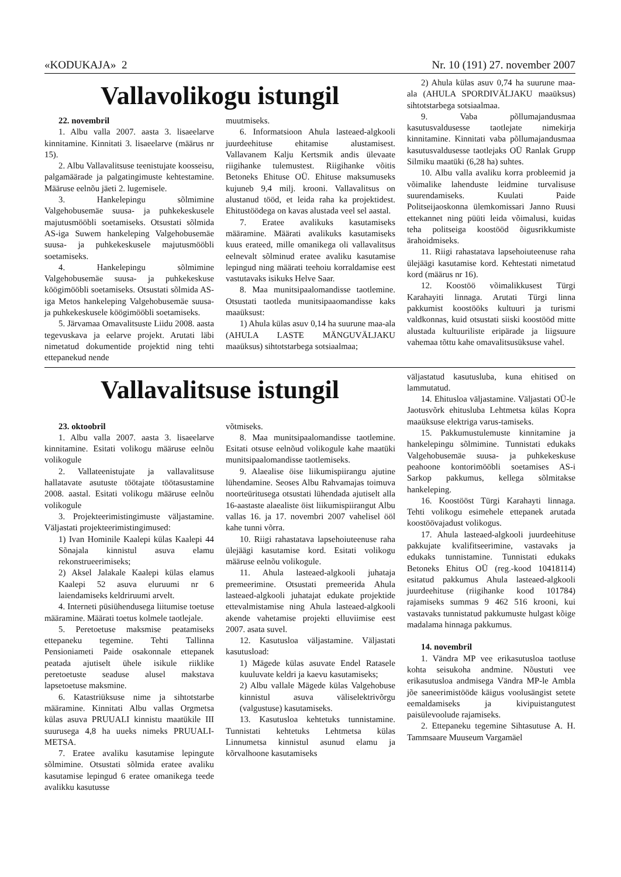«KODUKAJA» 2 Nr. 10 (191) 27. november 2007
Vallavolikogu istungil
22. novembril
1. Albu valla 2007. aasta 3. lisaeelarve kinnitamine. Kinnitati 3. lisaeelarve (määrus nr 15).
2. Albu Vallavalitsuse teenistujate koosseisu, palgamäärade ja palgatingimuste kehtestamine. Määruse eelnõu jäeti 2. lugemisele.
3. Hankelepingu sõlmimine Valgehobusemäe suusa- ja puhkekeskusele majutusmööbli soetamiseks. Otsustati sõlmida AS-iga Suwem hankeleping Valgehobusemäe suusa- ja puhkekeskusele majutusmööbli soetamiseks.
4. Hankelepingu sõlmimine Valgehobusemäe suusa- ja puhkekeskuse köögimööbli soetamiseks. Otsustati sõlmida AS-iga Metos hankeleping Valgehobusemäe suusa- ja puhkekeskusele köögimööbli soetamiseks.
5. Järvamaa Omavalitsuste Liidu 2008. aasta tegevuskava ja eelarve projekt. Arutati läbi nimetatud dokumentide projektid ning tehti ettepanekud nende
muutmiseks.
6. Informatsioon Ahula lasteaed-algkooli juurdeehituse ehitamise alustamisest. Vallavanem Kalju Kertsmik andis ülevaate riigihanke tulemustest. Riigihanke võitis Betoneks Ehituse OÜ. Ehituse maksumuseks kujuneb 9,4 milj. krooni. Vallavalitsus on alustanud tööd, et leida raha ka projektidest. Ehitustöödega on kavas alustada veel sel aastal.
7. Eratee avalikuks kasutamiseks määramine. Määrati avalikuks kasutamiseks kuus erateed, mille omanikega oli vallavalitsus eelnevalt sõlminud eratee avaliku kasutamise lepingud ning määrati teehoiu korraldamise eest vastutavaks isikuks Helve Saar.
8. Maa munitsipaalomandisse taotlemine. Otsustati taotleda munitsipaaomandisse kaks maaüksust:
1) Ahula külas asuv 0,14 ha suurune maa-ala (AHULA LASTE MÄNGUVÄLJAKU maaüksus) sihtotstarbega sotsiaalmaa;
2) Ahula külas asuv 0,74 ha suurune maa-ala (AHULA SPORDIVÄLJAKU maaüksus) sihtotstarbega sotsiaalmaa.
9. Vaba põllumajandusmaa kasutusvaldusesse taotlejate nimekirja kinnitamine. Kinnitati vaba põllumajandusmaa kasutusvaldusesse taotlejaks OÜ Ranlak Grupp Silmiku maatüki (6,28 ha) suhtes.
10. Albu valla avaliku korra probleemid ja võimalike lahenduste leidmine turvalisuse suurendamiseks. Kuulati Paide Politseijaoskonna ülemkomissari Janno Ruusi ettekannet ning püüti leida võimalusi, kuidas teha politseiga koostööd õigusrikkumiste ärahoidmiseks.
11. Riigi rahastatava lapsehoiuteenuse raha ülejäägi kasutamise kord. Kehtestati nimetatud kord (määrus nr 16).
12. Koostöö võimalikkusest Türgi Karahayiti linnaga. Arutati Türgi linna pakkumist koostööks kultuuri ja turismi valdkonnas, kuid otsustati siiski koostööd mitte alustada kultuuriliste eripärade ja liigsuure vahemaa tõttu kahe omavalitsusüksuse vahel.
Vallavalitsuse istungil
23. oktoobril
1. Albu valla 2007. aasta 3. lisaeelarve kinnitamine. Esitati volikogu määruse eelnõu volikogule
2. Vallateenistujate ja vallavalitsuse hallatavate asutuste töötajate töötasustamine 2008. aastal. Esitati volikogu määruse eelnõu volikogule
3. Projekteerimistingimuste väljastamine. Väljastati projekteerimistingimused:
1) Ivan Hominile Kaalepi külas Kaalepi 44 Sõnajala kinnistul asuva elamu rekonstrueerimiseks;
2) Aksel Jalakale Kaalepi külas elamus Kaalepi 52 asuva eluruumi nr 6 laiendamiseks keldriruumi arvelt.
4. Interneti püsiühendusega liitumise toetuse määramine. Määrati toetus kolmele taotlejale.
5. Peretoetuse maksmise peatamiseks ettepaneku tegemine. Tehti Tallinna Pensioniameti Paide osakonnale ettepanek peatada ajutiselt ühele isikule riiklike peretoetuste seaduse alusel makstava lapsetoetuse maksmine.
6. Katastriüksuse nime ja sihtotstarbe määramine. Kinnitati Albu vallas Orgmetsa külas asuva PRUUALI kinnistu maatükile III suurusega 4,8 ha uueks nimeks PRUUALI-METSA.
7. Eratee avaliku kasutamise lepingute sõlmimine. Otsustati sõlmida eratee avaliku kasutamise lepingud 6 eratee omanikega teede avalikku kasutusse
võtmiseks.
8. Maa munitsipaalomandisse taotlemine. Esitati otsuse eelnõud volikogule kahe maatüki munitsipaalomandisse taotlemiseks.
9. Alaealise öise liikumispiirangu ajutine lühendamine. Seoses Albu Rahvamajas toimuva noorteüritusega otsustati lühendada ajutiselt alla 16-aastaste alaealiste öist liikumispiirangut Albu vallas 16. ja 17. novembri 2007 vahelisel ööl kahe tunni võrra.
10. Riigi rahastatava lapsehoiuteenuse raha ülejäägi kasutamise kord. Esitati volikogu määruse eelnõu volikogule.
11. Ahula lasteaed-algkooli juhataja premeerimine. Otsustati premeerida Ahula lasteaed-algkooli juhatajat edukate projektide ettevalmistamise ning Ahula lasteaed-algkooli akende vahetamise projekti elluviimise eest 2007. asata suvel.
12. Kasutusloa väljastamine. Väljastati kasutusload:
1) Mägede külas asuvate Endel Ratasele kuuluvate keldri ja kaevu kasutamiseks;
2) Albu vallale Mägede külas Valgehobuse kinnistul asuva väliselektrivõrgu (valgustuse) kasutamiseks.
13. Kasutusloa kehtetuks tunnistamine. Tunnistati kehtetuks Lehtmetsa külas Linnumetsa kinnistul asunud elamu ja kõrvalhoone kasutamiseks
väljastatud kasutusluba, kuna ehitised on lammutatud.
14. Ehitusloa väljastamine. Väljastati OÜ-le Jaotusvõrk ehitusluba Lehtmetsa külas Kopra maaüksuse elektriga varus-tamiseks.
15. Pakkumustulemuste kinnitamine ja hankelepingu sõlmimine. Tunnistati edukaks Valgehobusemäe suusa- ja puhkekeskuse peahoone kontorimööbli soetamises AS-i Sarkop pakkumus, kellega sõlmitakse hankeleping.
16. Koostööst Türgi Karahayti linnaga. Tehti volikogu esimehele ettepanek arutada koostöövajadust volikogus.
17. Ahula lasteaed-algkooli juurdeehituse pakkujate kvalifitseerimine, vastavaks ja edukaks tunnistamine. Tunnistati edukaks Betoneks Ehitus OÜ (reg.-kood 10418114) esitatud pakkumus Ahula lasteaed-algkooli juurdeehituse (riigihanke kood 101784) rajamiseks summas 9 462 516 krooni, kui vastavaks tunnistatud pakkumuste hulgast kõige madalama hinnaga pakkumus.
14. novembril
1. Vändra MP vee erikasutusloa taotluse kohta seisukoha andmine. Nõustuti vee erikasutusloa andmisega Vändra MP-le Ambla jõe saneerimistööde käigus voolusängist setete eemaldamiseks ja kivipuistangutest paisülevoolude rajamiseks.
2. Ettepaneku tegemine Sihtasutuse A. H. Tammsaare Muuseum Vargamäel